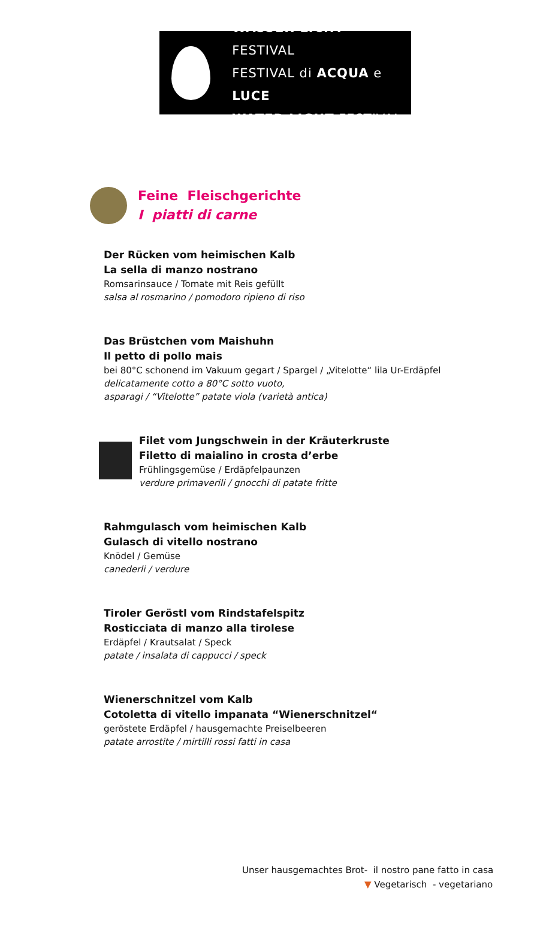WASSER·LICHT FESTIVAL
FESTIVAL di ACQUA e LUCE
WATER LIGHT·FESTIVAL
Feine Fleischgerichte
I piatti di carne
Der Rücken vom heimischen Kalb
La sella di manzo nostrano
Romsarinsauce / Tomate mit Reis gefüllt
salsa al rosmarino / pomodoro ripieno di riso
Das Brüstchen vom Maishuhn
Il petto di pollo mais
bei 80°C schonend im Vakuum gegart / Spargel / „Vitelotte“ lila Ur-Erdäpfel
delicatamente cotto a 80°C sotto vuoto,
asparagi / “Vitelotte” patate viola (varietà antica)
Filet vom Jungschwein in der Kräuterkruste
Filetto di maialino in crosta d’erbe
Frühlingsgemüse / Erdäpfelpaunzen
verdure primaverili / gnocchi di patate fritte
Rahmgulasch vom heimischen Kalb
Gulasch di vitello nostrano
Knödel / Gemüse
canederli / verdure
Tiroler Geröstl vom Rindstafelspitz
Rosticciata di manzo alla tirolese
Erdäpfel / Krautsalat / Speck
patate / insalata di cappucci / speck
Wienerschnitzel vom Kalb
Cotoletta di vitello impanata “Wienerschnitzel“geröstete Erdäpfel / hausgemachte Preiselbeeren
patate arrostite / mirtilli rossi fatti in casa
Unser hausgemachtes Brot- il nostro pane fatto in casa
▼ Vegetarisch - vegetariano